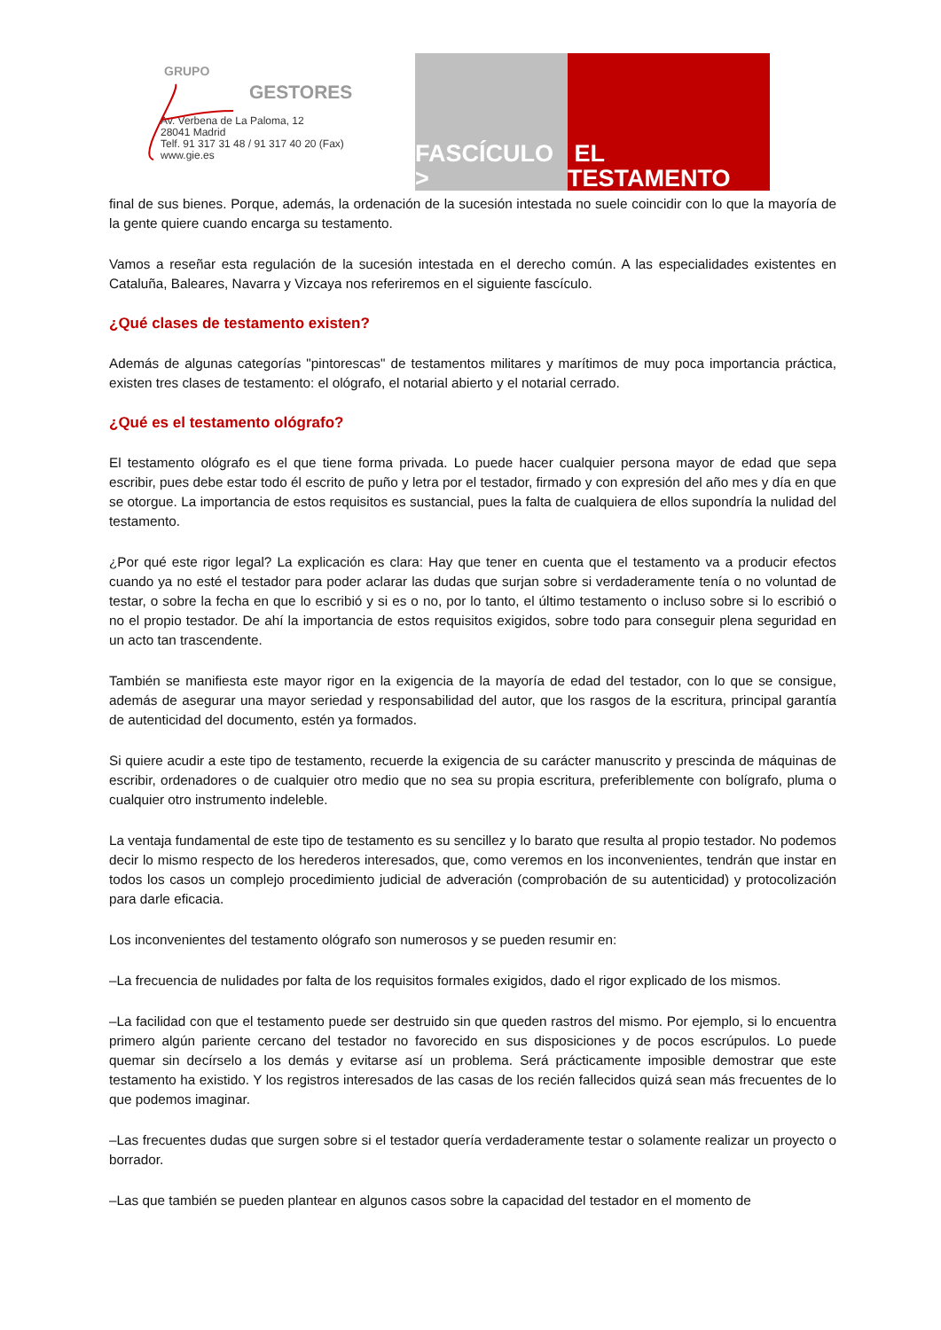GRUPO
GESTORES
Av. Verbena de La Paloma, 12
28041 Madrid
Telf. 91 317 31 48 / 91 317 40 20 (Fax)
www.gie.es
FASCÍCULO > EL TESTAMENTO
final de sus bienes. Porque, además, la ordenación de la sucesión intestada no suele coincidir con lo que la mayoría de la gente quiere cuando encarga su testamento.
Vamos a reseñar esta regulación de la sucesión intestada en el derecho común. A las especialidades existentes en Cataluña, Baleares, Navarra y Vizcaya nos referiremos en el siguiente fascículo.
¿Qué clases de testamento existen?
Además de algunas categorías "pintorescas" de testamentos militares y marítimos de muy poca importancia práctica, existen tres clases de testamento: el ológrafo, el notarial abierto y el notarial cerrado.
¿Qué es el testamento ológrafo?
El testamento ológrafo es el que tiene forma privada. Lo puede hacer cualquier persona mayor de edad que sepa escribir, pues debe estar todo él escrito de puño y letra por el testador, firmado y con expresión del año mes y día en que se otorgue. La importancia de estos requisitos es sustancial, pues la falta de cualquiera de ellos supondría la nulidad del testamento.
¿Por qué este rigor legal? La explicación es clara: Hay que tener en cuenta que el testamento va a producir efectos cuando ya no esté el testador para poder aclarar las dudas que surjan sobre si verdaderamente tenía o no voluntad de testar, o sobre la fecha en que lo escribió y si es o no, por lo tanto, el último testamento o incluso sobre si lo escribió o no el propio testador. De ahí la importancia de estos requisitos exigidos, sobre todo para conseguir plena seguridad en un acto tan trascendente.
También se manifiesta este mayor rigor en la exigencia de la mayoría de edad del testador, con lo que se consigue, además de asegurar una mayor seriedad y responsabilidad del autor, que los rasgos de la escritura, principal garantía de autenticidad del documento, estén ya formados.
Si quiere acudir a este tipo de testamento, recuerde la exigencia de su carácter manuscrito y prescinda de máquinas de escribir, ordenadores o de cualquier otro medio que no sea su propia escritura, preferiblemente con bolígrafo, pluma o cualquier otro instrumento indeleble.
La ventaja fundamental de este tipo de testamento es su sencillez y lo barato que resulta al propio testador. No podemos decir lo mismo respecto de los herederos interesados, que, como veremos en los inconvenientes, tendrán que instar en todos los casos un complejo procedimiento judicial de adveración (comprobación de su autenticidad) y protocolización para darle eficacia.
Los inconvenientes del testamento ológrafo son numerosos y se pueden resumir en:
–La frecuencia de nulidades por falta de los requisitos formales exigidos, dado el rigor explicado de los mismos.
–La facilidad con que el testamento puede ser destruido sin que queden rastros del mismo. Por ejemplo, si lo encuentra primero algún pariente cercano del testador no favorecido en sus disposiciones y de pocos escrúpulos. Lo puede quemar sin decírselo a los demás y evitarse así un problema. Será prácticamente imposible demostrar que este testamento ha existido. Y los registros interesados de las casas de los recién fallecidos quizá sean más frecuentes de lo que podemos imaginar.
–Las frecuentes dudas que surgen sobre si el testador quería verdaderamente testar o solamente realizar un proyecto o borrador.
–Las que también se pueden plantear en algunos casos sobre la capacidad del testador en el momento de